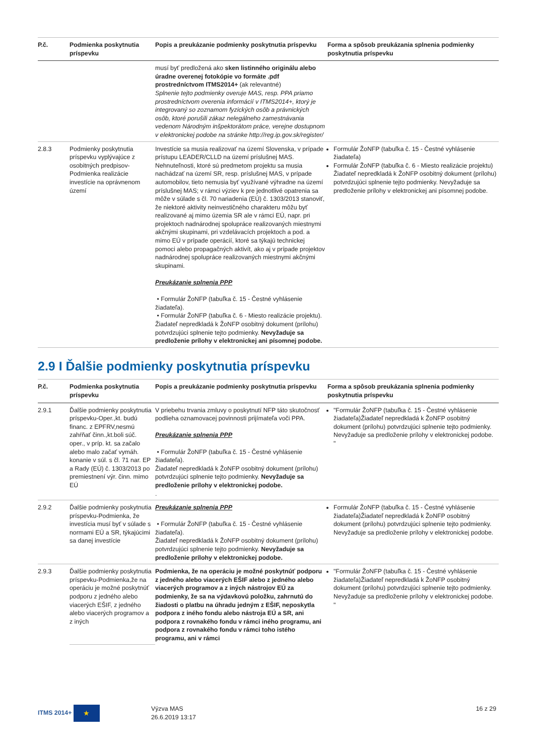| P.č. | Podmienka poskytnutia príspevku | Popis a preukázanie podmienky poskytnutia príspevku | Forma a spôsob preukázania splnenia podmienky poskytnutia príspevku |
| --- | --- | --- | --- |
| | | musí byť predložená ako sken listinného originálu alebo úradne overenej fotokópie vo formáte .pdf prostredníctvom ITMS2014+ (ak relevantné) Splnenie tejto podmienky overuje MAS, resp. PPA priamo prostredníctvom overenia informácií v ITMS2014+, ktorý je integrovaný so zoznamom fyzických osôb a právnických osôb, ktoré porušili zákaz nelegálneho zamestnávania vedenom Národným inšpektorátom práce, verejne dostupnom v elektronickej podobe na stránke http://reg.ip.gov.sk/register/ | |
| 2.8.3 | Podmienky poskytnutia príspevku vyplývajúce z osobitných predpisov-Podmienka realizácie investície na oprávnenom území | Investície sa musia realizovať na území Slovenska, v prípade prístupu LEADER/CLLD na území príslušnej MAS. Nehnuteľnosti, ktoré sú predmetom projektu sa musia nachádzať na území SR, resp. príslušnej MAS, v prípade automobilov, tieto nemusia byť využívané výhradne na území príslušnej MAS; v rámci výziev k pre jednotlivé opatrenia sa môže v súlade s čl. 70 nariadenia (EÚ) č. 1303/2013 stanoviť, že niektoré aktivity neinvestičného charakteru môžu byť realizované aj mimo územia SR ale v rámci EÚ, napr. pri projektoch nadnárodnej spolupráce realizovaných miestnymi akčnými skupinami, pri vzdelávacích projektoch a pod. a mimo EÚ v prípade operácií, ktoré sa týkajú technickej pomoci alebo propagačných aktivít, ako aj v prípade projektov nadnárodnej spolupráce realizovaných miestnymi akčnými skupinami. Preukázanie splnenia PPP • Formulár ŽoNFP (tabuľka č. 15 - Čestné vyhlásenie žiadateľa). • Formulár ŽoNFP (tabuľka č. 6 - Miesto realizácie projektu). Žiadateľ nepredkladá k ŽoNFP osobitný dokument (prílohu) potvrdzujúci splnenie tejto podmienky. Nevyžaduje sa predloženie prílohy v elektronickej ani písomnej podobe. | Formulár ŽoNFP (tabuľka č. 15 - Čestné vyhlásenie žiadateľa) Formulár ŽoNFP (tabuľka č. 6 - Miesto realizácie projektu) Žiadateľ nepredkladá k ŽoNFP osobitný dokument (prílohu) potvrdzujúci splnenie tejto podmienky. Nevyžaduje sa predloženie prílohy v elektronickej ani písomnej podobe. |
2.9 I Ďalšie podmienky poskytnutia príspevku
| P.č. | Podmienka poskytnutia príspevku | Popis a preukázanie podmienky poskytnutia príspevku | Forma a spôsob preukázania splnenia podmienky poskytnutia príspevku |
| --- | --- | --- | --- |
| 2.9.1 | Ďalšie podmienky poskytnutia príspevku-Oper.,kt. budú financ. z EPFRV,nesmú zahŕňať činn.,kt.boli súč. oper., v príp. kt. sa začalo alebo malo začať vymáh. konanie v súl. s čl. 71 nar. EP a Rady (EÚ) č. 1303/2013 po premiestnení výr. činn. mimo EÚ | V priebehu trvania zmluvy o poskytnutí NFP táto skutočnosť podlieha oznamovacej povinnosti prijímateľa voči PPA. Preukázanie splnenia PPP • Formulár ŽoNFP (tabuľka č. 15 - Čestné vyhlásenie žiadateľa). Žiadateľ nepredkladá k ŽoNFP osobitný dokument (prílohu) potvrdzujúci splnenie tejto podmienky. Nevyžaduje sa predloženie prílohy v elektronickej podobe. . | "Formulár ŽoNFP (tabuľka č. 15 - Čestné vyhlásenie žiadateľa)Žiadateľ nepredkladá k ŽoNFP osobitný dokument (prílohu) potvrdzujúci splnenie tejto podmienky. Nevyžaduje sa predloženie prílohy v elektronickej podobe. " |
| 2.9.2 | Ďalšie podmienky poskytnutia príspevku-Podmienka, že investícia musí byť v súlade s normami EÚ a SR, týkajúcimi sa danej investície | Preukázanie splnenia PPP • Formulár ŽoNFP (tabuľka č. 15 - Čestné vyhlásenie žiadateľa). Žiadateľ nepredkladá k ŽoNFP osobitný dokument (prílohu) potvrdzujúci splnenie tejto podmienky. Nevyžaduje sa predloženie prílohy v elektronickej podobe. | Formulár ŽoNFP (tabuľka č. 15 - Čestné vyhlásenie žiadateľa)Žiadateľ nepredkladá k ŽoNFP osobitný dokument (prílohu) potvrdzujúci splnenie tejto podmienky. Nevyžaduje sa predloženie prílohy v elektronickej podobe. |
| 2.9.3 | Ďalšie podmienky poskytnutia príspevku-Podmienka,že na operáciu je možné poskytnúť podporu z jedného alebo viacerých EŠIF, z jedného alebo viacerých programov a z iných | Podmienka, že na operáciu je možné poskytnúť podporu z jedného alebo viacerých EŠIF alebo z jedného alebo viacerých programov a z iných nástrojov EÚ za podmienky, že sa na výdavkovú položku, zahrnutú do žiadosti o platbu na úhradu jedným z EŠIF, neposkytla podpora z iného fondu alebo nástroja EÚ a SR, ani podpora z rovnakého fondu v rámci iného programu, ani podpora z rovnakého fondu v rámci toho istého programu, ani v rámci | "Formulár ŽoNFP (tabuľka č. 15 - Čestné vyhlásenie žiadateľa)Žiadateľ nepredkladá k ŽoNFP osobitný dokument (prílohu) potvrdzujúci splnenie tejto podmienky. Nevyžaduje sa predloženie prílohy v elektronickej podobe. " |
ITMS 2014+ ★
Výzva MAS
26.6.2019 13:17
16 z 29